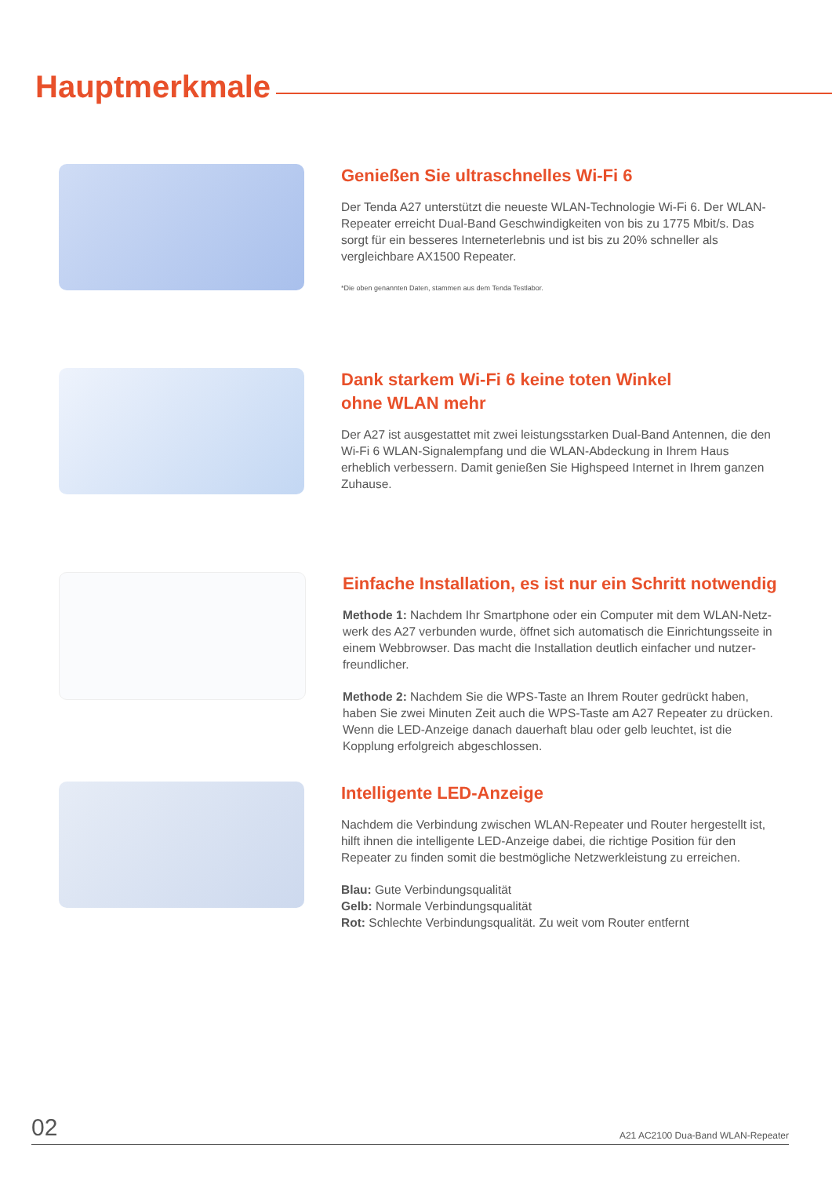Hauptmerkmale
Genießen Sie ultraschnelles Wi-Fi 6
Der Tenda A27 unterstützt die neueste WLAN-Technologie Wi-Fi 6. Der WLAN-Repeater erreicht Dual-Band Geschwindigkeiten von bis zu 1775 Mbit/s. Das sorgt für ein besseres Interneterlebnis und ist bis zu 20% schneller als vergleichbare AX1500 Repeater.
*Die oben genannten Daten, stammen aus dem Tenda Testlabor.
Dank starkem Wi-Fi 6 keine toten Winkel
ohne WLAN mehr
Der A27 ist ausgestattet mit zwei leistungsstarken Dual-Band Antennen, die den Wi-Fi 6 WLAN-Signalempfang und die WLAN-Abdeckung in Ihrem Haus erheblich verbessern. Damit genießen Sie Highspeed Internet in Ihrem ganzen Zuhause.
Einfache Installation, es ist nur ein Schritt notwendig
Methode 1: Nachdem Ihr Smartphone oder ein Computer mit dem WLAN-Netz-werk des A27 verbunden wurde, öffnet sich automatisch die Einrichtungsseite in einem Webbrowser. Das macht die Installation deutlich einfacher und nutzer-freundlicher.
Methode 2: Nachdem Sie die WPS-Taste an Ihrem Router gedrückt haben, haben Sie zwei Minuten Zeit auch die WPS-Taste am A27 Repeater zu drücken. Wenn die LED-Anzeige danach dauerhaft blau oder gelb leuchtet, ist die Kopplung erfolgreich abgeschlossen.
Intelligente LED-Anzeige
Nachdem die Verbindung zwischen WLAN-Repeater und Router hergestellt ist, hilft ihnen die intelligente LED-Anzeige dabei, die richtige Position für den Repeater zu finden somit die bestmögliche Netzwerkleistung zu erreichen.
Blau: Gute Verbindungsqualität
Gelb: Normale Verbindungsqualität
Rot: Schlechte Verbindungsqualität. Zu weit vom Router entfernt
02 A21 AC2100 Dua-Band WLAN-Repeater